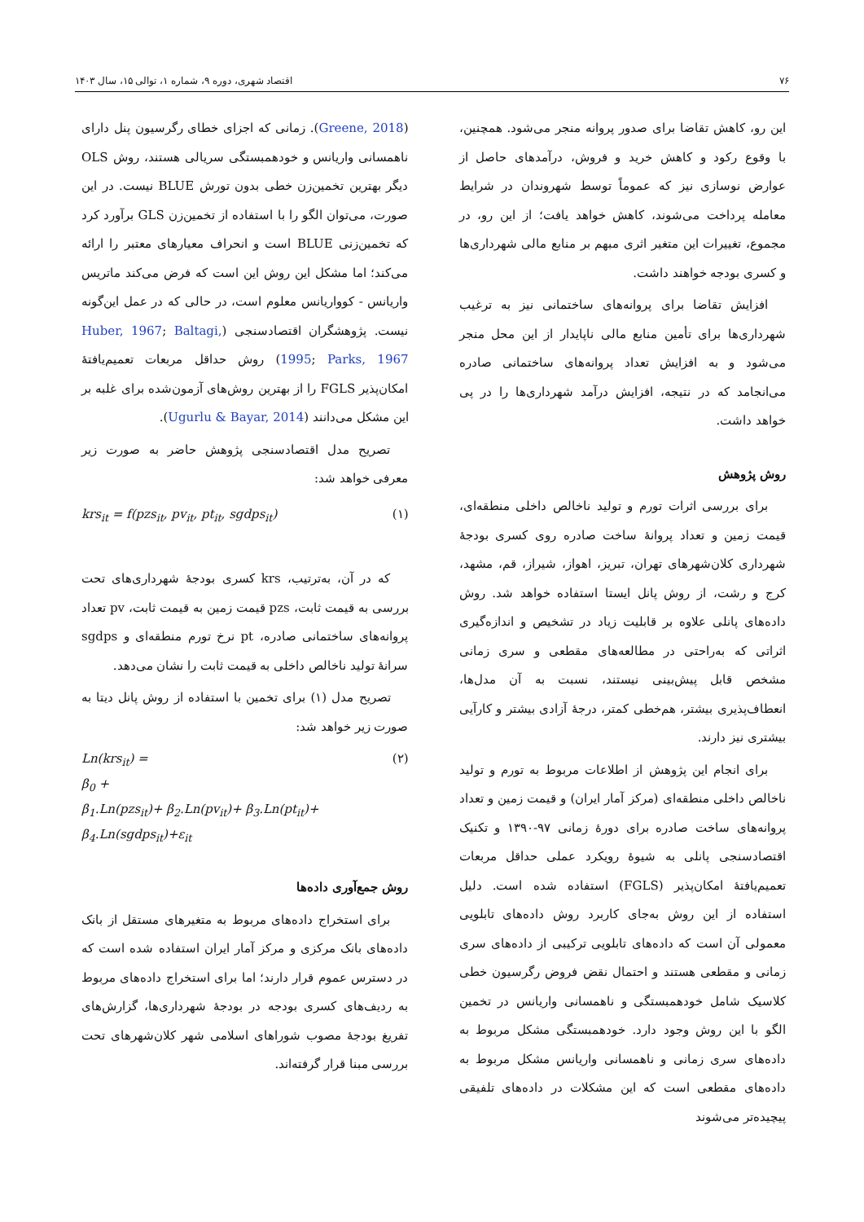۷۶ اقتصاد شهری، دوره ۹، شماره ۱، توالی ۱۵، سال ۱۴۰۳
این رو، کاهش تقاضا برای صدور پروانه منجر می‌شود. همچنین، با وقوع رکود و کاهش خرید و فروش، درآمدهای حاصل از عوارض نوسازی نیز که عموماً توسط شهروندان در شرایط معامله پرداخت می‌شوند، کاهش خواهد یافت؛ از این رو، در مجموع، تغییرات این متغیر اثری مبهم بر منابع مالی شهرداری‌ها و کسری بودجه خواهند داشت.
افزایش تقاضا برای پروانه‌های ساختمانی نیز به ترغیب شهرداری‌ها برای تأمین منابع مالی ناپایدار از این محل منجر می‌شود و به افزایش تعداد پروانه‌های ساختمانی صادره می‌انجامد که در نتیجه، افزایش درآمد شهرداری‌ها را در پی خواهد داشت.
روش پژوهش
برای بررسی اثرات تورم و تولید ناخالص داخلی منطقه‌ای، قیمت زمین و تعداد پروانهٔ ساخت صادره روی کسری بودجهٔ شهرداری کلان‌شهرهای تهران، تبریز، اهواز، شیراز، قم، مشهد، کرج و رشت، از روش پانل ایستا استفاده خواهد شد. روش داده‌های پانلی علاوه بر قابلیت زیاد در تشخیص و اندازه‌گیری اثراتی که به‌راحتی در مطالعه‌های مقطعی و سری زمانی مشخص قابل پیش‌بینی نیستند، نسبت به آن مدل‌ها، انعطاف‌پذیری بیشتر، هم‌خطی کمتر، درجهٔ آزادی بیشتر و کارآیی بیشتری نیز دارند.
برای انجام این پژوهش از اطلاعات مربوط به تورم و تولید ناخالص داخلی منطقه‌ای (مرکز آمار ایران) و قیمت زمین و تعداد پروانه‌های ساخت صادره برای دورهٔ زمانی ۹۷-۱۳۹۰ و تکنیک اقتصادسنجی پانلی به شیوهٔ رویکرد عملی حداقل مربعات تعمیم‌یافتهٔ امکان‌پذیر (FGLS) استفاده شده است. دلیل استفاده از این روش به‌جای کاربرد روش داده‌های تابلویی معمولی آن است که داده‌های تابلویی ترکیبی از داده‌های سری زمانی و مقطعی هستند و احتمال نقض فروض رگرسیون خطی کلاسیک شامل خودهمبستگی و ناهمسانی واریانس در تخمین الگو با این روش وجود دارد. خودهمبستگی مشکل مربوط به داده‌های سری زمانی و ناهمسانی واریانس مشکل مربوط به داده‌های مقطعی است که این مشکلات در داده‌های تلفیقی پیچیده‌تر می‌شوند
(Greene, 2018). زمانی که اجزای خطای رگرسیون پنل دارای ناهمسانی واریانس و خودهمبستگی سریالی هستند، روش OLS دیگر بهترین تخمین‌زن خطی بدون تورش BLUE نیست. در این صورت، می‌توان الگو را با استفاده از تخمین‌زن GLS برآورد کرد که تخمین‌زنی BLUE است و انحراف معیارهای معتبر را ارائه می‌کند؛ اما مشکل این روش این است که فرض می‌کند ماتریس واریانس - کوواریانس معلوم است، در حالی که در عمل این‌گونه نیست. پژوهشگران اقتصادسنجی (Huber, 1967; Baltagi, 1995; Parks, 1967) روش حداقل مربعات تعمیم‌یافتهٔ امکان‌پذیر FGLS را از بهترین روش‌های آزمون‌شده برای غلبه بر این مشکل می‌دانند (Ugurlu & Bayar, 2014).
تصریح مدل اقتصادسنجی پژوهش حاضر به صورت زیر معرفی خواهد شد:
krs<sub>it</sub> = f(pzs<sub>it</sub>, pv<sub>it</sub>, pt<sub>it</sub>, sgdps<sub>it</sub>) (۱)
که در آن، به‌ترتیب، krs کسری بودجهٔ شهرداری‌های تحت بررسی به قیمت ثابت، pzs قیمت زمین به قیمت ثابت، pv تعداد پروانه‌های ساختمانی صادره، pt نرخ تورم منطقه‌ای و sgdps سرانهٔ تولید ناخالص داخلی به قیمت ثابت را نشان می‌دهد.
تصریح مدل (۱) برای تخمین با استفاده از روش پانل دیتا به صورت زیر خواهد شد:
Ln(krs<sub>it</sub>) =
β<sub>0</sub> +
β<sub>1</sub>.Ln(pzs<sub>it</sub>)+ β<sub>2</sub>.Ln(pv<sub>it</sub>)+ β<sub>3</sub>.Ln(pt<sub>it</sub>)+
β<sub>4</sub>.Ln(sgdps<sub>it</sub>)+ε<sub>it</sub> (۲)
روش جمع‌آوری داده‌ها
برای استخراج داده‌های مربوط به متغیرهای مستقل از بانک داده‌های بانک مرکزی و مرکز آمار ایران استفاده شده است که در دسترس عموم قرار دارند؛ اما برای استخراج داده‌های مربوط به ردیف‌های کسری بودجه در بودجهٔ شهرداری‌ها، گزارش‌های تفریغ بودجهٔ مصوب شوراهای اسلامی شهر کلان‌شهرهای تحت بررسی مبنا قرار گرفته‌اند.